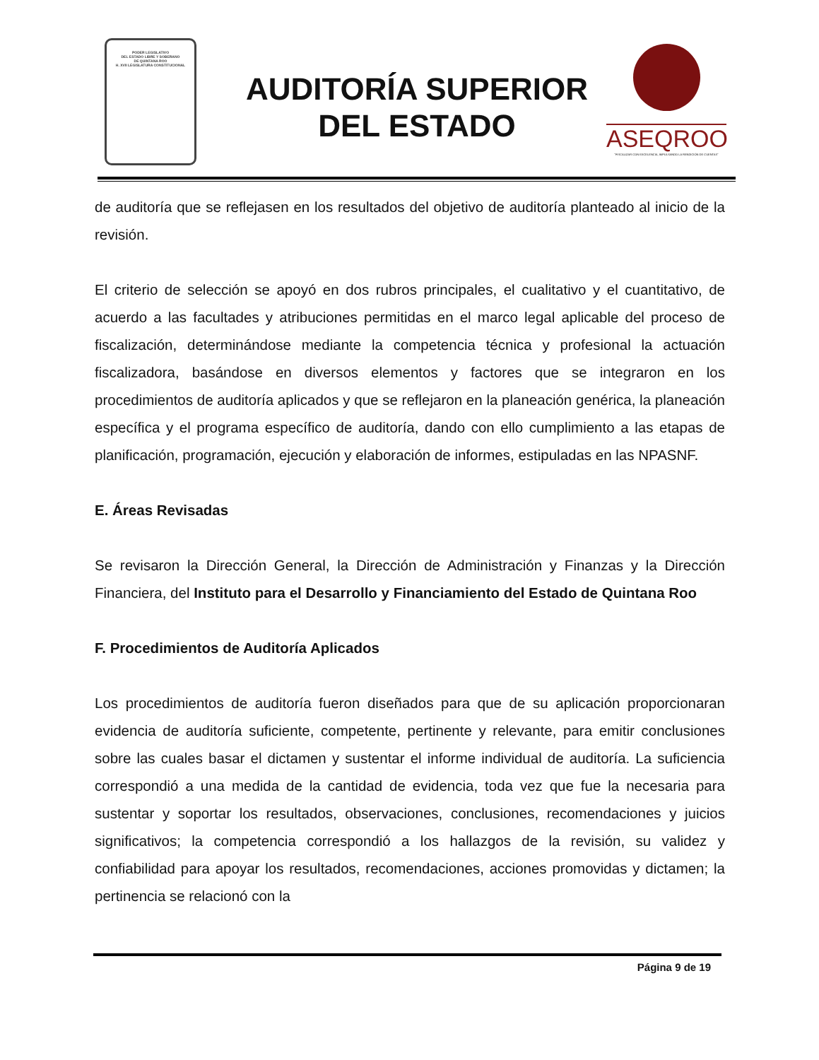PODER LEGISLATIVO
DEL ESTADO LIBRE Y SOBERANO
DE QUINTANA ROO
H. XVII LEGISLATURA CONSTITUCIONAL
AUDITORÍA SUPERIOR
DEL ESTADO
ASEQROO
"FISCALIZAR CON EXCELENCIA, IMPULSANDO LA RENDICIÓN DE CUENTAS"
de auditoría que se reflejasen en los resultados del objetivo de auditoría planteado al inicio de la revisión.
El criterio de selección se apoyó en dos rubros principales, el cualitativo y el cuantitativo, de acuerdo a las facultades y atribuciones permitidas en el marco legal aplicable del proceso de fiscalización, determinándose mediante la competencia técnica y profesional la actuación fiscalizadora, basándose en diversos elementos y factores que se integraron en los procedimientos de auditoría aplicados y que se reflejaron en la planeación genérica, la planeación específica y el programa específico de auditoría, dando con ello cumplimiento a las etapas de planificación, programación, ejecución y elaboración de informes, estipuladas en las NPASNF.
E. Áreas Revisadas
Se revisaron la Dirección General, la Dirección de Administración y Finanzas y la Dirección Financiera, del Instituto para el Desarrollo y Financiamiento del Estado de Quintana Roo
F. Procedimientos de Auditoría Aplicados
Los procedimientos de auditoría fueron diseñados para que de su aplicación proporcionaran evidencia de auditoría suficiente, competente, pertinente y relevante, para emitir conclusiones sobre las cuales basar el dictamen y sustentar el informe individual de auditoría. La suficiencia correspondió a una medida de la cantidad de evidencia, toda vez que fue la necesaria para sustentar y soportar los resultados, observaciones, conclusiones, recomendaciones y juicios significativos; la competencia correspondió a los hallazgos de la revisión, su validez y confiabilidad para apoyar los resultados, recomendaciones, acciones promovidas y dictamen; la pertinencia se relacionó con la
Página 9 de 19